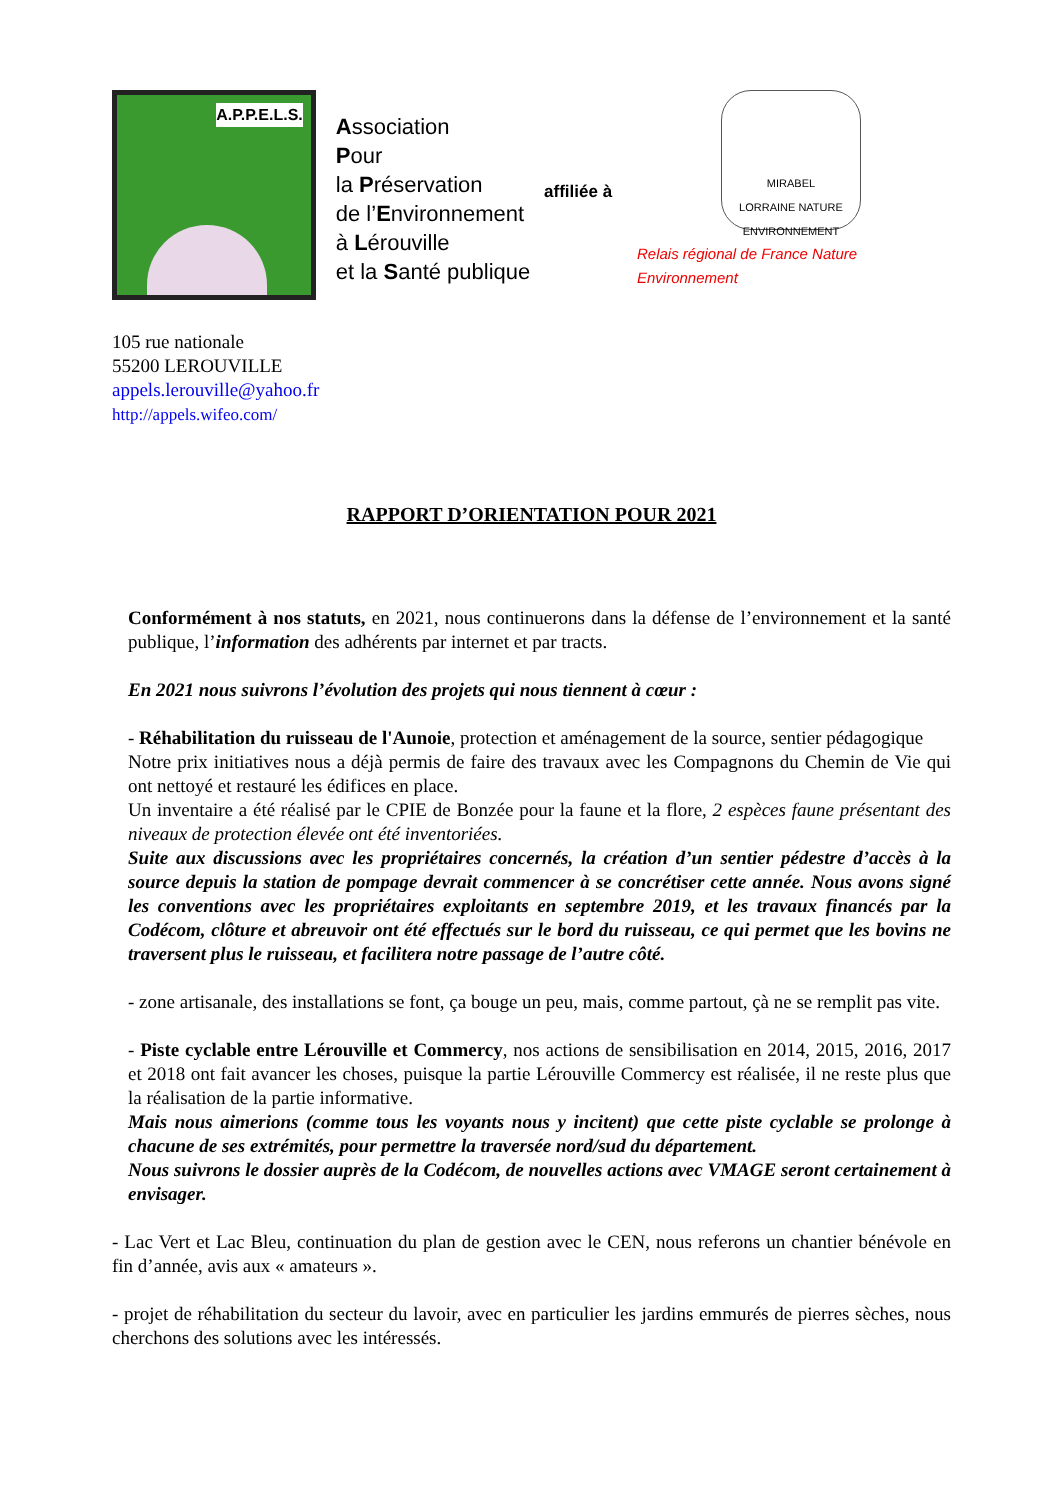A.P.P.E.L.S.
Association
Pour
la Préservation
de l’Environnement
à Lérouville
et la Santé publique
affiliée à
MIRABEL
LORRAINE NATURE
ENVIRONNEMENT
Relais régional de France Nature Environnement
105 rue nationale
55200 LEROUVILLE
appels.lerouville@yahoo.fr
http://appels.wifeo.com/
RAPPORT D’ORIENTATION POUR 2021
Conformément à nos statuts, en 2021, nous continuerons dans la défense de l’environnement et la santé publique, l’information des adhérents par internet et par tracts.
En 2021 nous suivrons l’évolution des projets qui nous tiennent à cœur :
- Réhabilitation du ruisseau de l'Aunoie, protection et aménagement de la source, sentier pédagogique
Notre prix initiatives nous a déjà permis de faire des travaux avec les Compagnons du Chemin de Vie qui ont nettoyé et restauré les édifices en place.
Un inventaire a été réalisé par le CPIE de Bonzée pour la faune et la flore, 2 espèces faune présentant des niveaux de protection élevée ont été inventoriées.
Suite aux discussions avec les propriétaires concernés, la création d’un sentier pédestre d’accès à la source depuis la station de pompage devrait commencer à se concrétiser cette année. Nous avons signé les conventions avec les propriétaires exploitants en septembre 2019, et les travaux financés par la Codécom, clôture et abreuvoir ont été effectués sur le bord du ruisseau, ce qui permet que les bovins ne traversent plus le ruisseau, et facilitera notre passage de l’autre côté.
- zone artisanale, des installations se font, ça bouge un peu, mais, comme partout, çà ne se remplit pas vite.
- Piste cyclable entre Lérouville et Commercy, nos actions de sensibilisation en 2014, 2015, 2016, 2017 et 2018 ont fait avancer les choses, puisque la partie Lérouville Commercy est réalisée, il ne reste plus que la réalisation de la partie informative.
Mais nous aimerions (comme tous les voyants nous y incitent) que cette piste cyclable se prolonge à chacune de ses extrémités, pour permettre la traversée nord/sud du département.
Nous suivrons le dossier auprès de la Codécom, de nouvelles actions avec VMAGE seront certainement à envisager.
- Lac Vert et Lac Bleu, continuation du plan de gestion avec le CEN, nous referons un chantier bénévole en fin d’année, avis aux « amateurs ».
- projet de réhabilitation du secteur du lavoir, avec en particulier les jardins emmurés de pierres sèches, nous cherchons des solutions avec les intéressés.